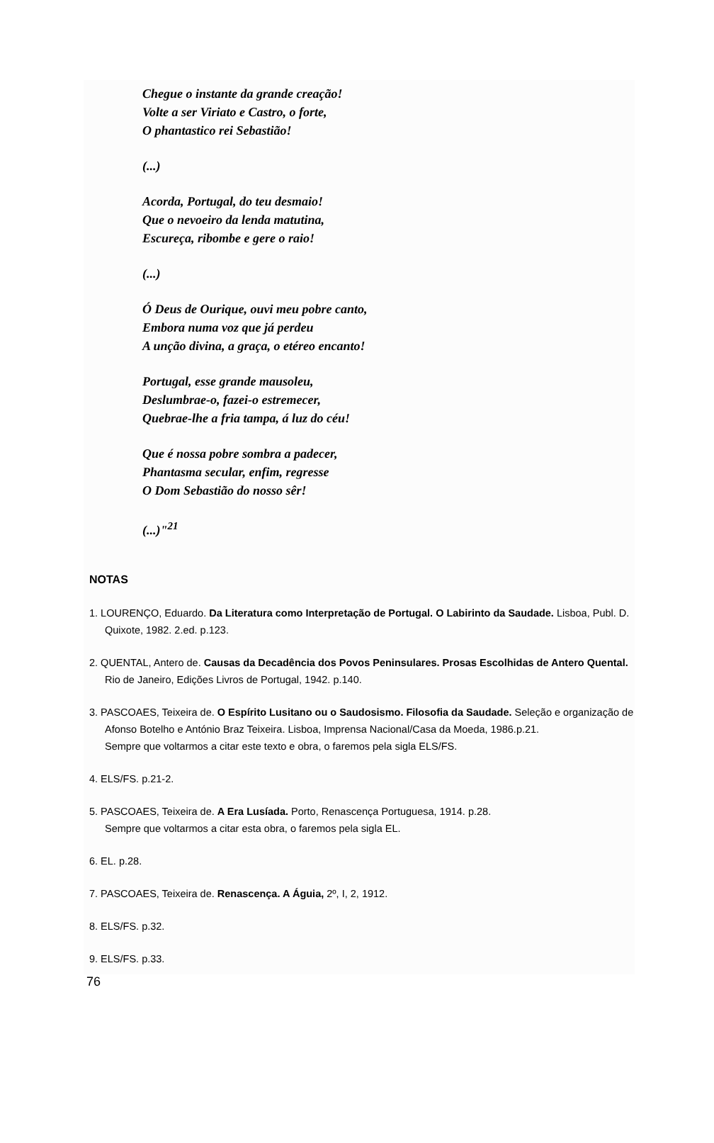Chegue o instante da grande creação!
Volte a ser Viriato e Castro, o forte,
O phantastico rei Sebastião!
(...)
Acorda, Portugal, do teu desmaio!
Que o nevoeiro da lenda matutina,
Escureça, ribombe e gere o raio!
(...)
Ó Deus de Ourique, ouvi meu pobre canto,
Embora numa voz que já perdeu
A unção divina, a graça, o etéreo encanto!
Portugal, esse grande mausoleu,
Deslumbrae-o, fazei-o estremecer,
Quebrae-lhe a fria tampa, á luz do céu!
Que é nossa pobre sombra a padecer,
Phantasma secular, enfim, regresse
O Dom Sebastião do nosso sêr!
(...)"<sup>21</sup>
NOTAS
1. LOURENÇO, Eduardo. Da Literatura como Interpretação de Portugal. O Labirinto da Saudade. Lisboa, Publ. D. Quixote, 1982. 2.ed. p.123.
2. QUENTAL, Antero de. Causas da Decadência dos Povos Peninsulares. Prosas Escolhidas de Antero Quental. Rio de Janeiro, Edições Livros de Portugal, 1942. p.140.
3. PASCOAES, Teixeira de. O Espírito Lusitano ou o Saudosismo. Filosofia da Saudade. Seleção e organização de Afonso Botelho e António Braz Teixeira. Lisboa, Imprensa Nacional/Casa da Moeda, 1986.p.21.
Sempre que voltarmos a citar este texto e obra, o faremos pela sigla ELS/FS.
4. ELS/FS. p.21-2.
5. PASCOAES, Teixeira de. A Era Lusíada. Porto, Renascença Portuguesa, 1914. p.28.
Sempre que voltarmos a citar esta obra, o faremos pela sigla EL.
6. EL. p.28.
7. PASCOAES, Teixeira de. Renascença. A Águia, 2º, I, 2, 1912.
8. ELS/FS. p.32.
9. ELS/FS. p.33.
76